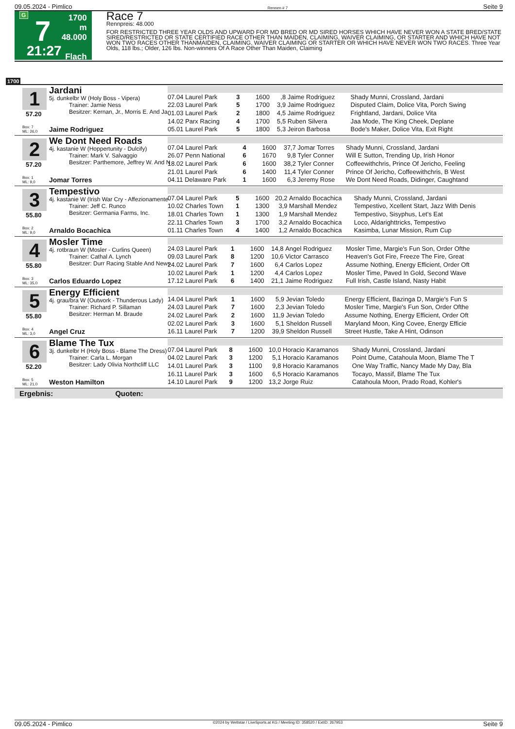09.05.2024 - Pimlico Rennen # 7 Seite 9
G
7
21:27
1700 m
48.000
Flach
Race 7
Rennpreis: 48.000
FOR RESTRICTED THREE YEAR OLDS AND UPWARD FOR MD BRED OR MD SIRED HORSES WHICH HAVE NEVER WON A STATE BRED/STATE SIRED/RESTRICTED OR STATE CERTIFIED RACE OTHER THAN MAIDEN, CLAIMING, WAIVER CLAIMING, OR STARTER AND WHICH HAVE NOT WON TWO RACES OTHER THANMAIDEN, CLAIMING, WAIVER CLAIMING OR STARTER OR WHICH HAVE NEVER WON TWO RACES. Three Year Olds, 118 lbs.; Older, 126 lbs. Non-winners Of A Race Other Than Maiden, Claiming
1700
1
57.20
Jardani
5j. dunkelbr W (Holy Boss - Vipera)
Trainer: Jamie Ness
Besitzer: Kernan, Jr., Morris E. And Ja
Box: 7
ML: 26,0
Jaime Rodriguez
| 07.04 Laurel Park | 3 | 1600 | ,8 | Jaime Rodriguez | Shady Munni, Crossland, Jardani |
| 22.03 Laurel Park | 5 | 1700 | 3,9 | Jaime Rodriguez | Disputed Claim, Dolice Vita, Porch Swing |
| 01.03 Laurel Park | 2 | 1800 | 4,5 | Jaime Rodriguez | Frightland, Jardani, Dolice Vita |
| 14.02 Parx Racing | 4 | 1700 | 5,5 | Ruben Silvera | Jaa Mode, The King Cheek, Deplane |
| 05.01 Laurel Park | 5 | 1800 | 5,3 | Jeiron Barbosa | Bode's Maker, Dolice Vita, Exit Right |
2
57.20
We Dont Need Roads
4j. kastanie W (Hoppertunity - Dulcify)
Trainer: Mark V. Salvaggio
Besitzer: Parthemore, Jeffrey W. And N
Box: 1
ML: 9,0
Jomar Torres
| 07.04 Laurel Park | 4 | 1600 | 37,7 | Jomar Torres | Shady Munni, Crossland, Jardani |
| 26.07 Penn National | 6 | 1670 | 9,8 | Tyler Conner | Will E Sutton, Trending Up, Irish Honor |
| 18.02 Laurel Park | 6 | 1600 | 38,2 | Tyler Conner | Coffeewithchris, Prince Of Jericho, Feeling |
| 21.01 Laurel Park | 6 | 1400 | 11,4 | Tyler Conner | Prince Of Jericho, Coffeewithchris, B West |
| 04.11 Delaware Park | 1 | 1600 | 6,3 | Jeremy Rose | We Dont Need Roads, Didinger, Caughtand |
3
55.80
Tempestivo
4j. kastanie W (Irish War Cry - Affezionamente
Trainer: Jeff C. Runco
Besitzer: Germania Farms, Inc.
Box: 2
ML: 9,0
Arnaldo Bocachica
| 07.04 Laurel Park | 5 | 1600 | 20,2 | Arnaldo Bocachica | Shady Munni, Crossland, Jardani |
| 10.02 Charles Town | 1 | 1300 | 3,9 | Marshall Mendez | Tempestivo, Xcellent Start, Jazz With Denis |
| 18.01 Charles Town | 1 | 1300 | 1,9 | Marshall Mendez | Tempestivo, Sisyphus, Let's Eat |
| 22.11 Charles Town | 3 | 1700 | 3,2 | Arnaldo Bocachica | Loco, Aldarighttricks, Tempestivo |
| 01.11 Charles Town | 4 | 1400 | 1,2 | Arnaldo Bocachica | Kasimba, Lunar Mission, Rum Cup |
4
55.80
Mosler Time
4j. rotbraun W (Mosler - Curlins Queen)
Trainer: Cathal A. Lynch
Besitzer: Durr Racing Stable And News
Box: 3
ML: 35,0
Carlos Eduardo Lopez
| 24.03 Laurel Park | 1 | 1600 | 14,8 | Angel Rodriguez | Mosler Time, Margie's Fun Son, Order Ofthe |
| 09.03 Laurel Park | 8 | 1200 | 10,6 | Victor Carrasco | Heaven's Got Fire, Freeze The Fire, Great |
| 24.02 Laurel Park | 7 | 1600 | 6,4 | Carlos Lopez | Assume Nothing, Energy Efficient, Order Oft |
| 10.02 Laurel Park | 1 | 1200 | 4,4 | Carlos Lopez | Mosler Time, Paved In Gold, Second Wave |
| 17.12 Laurel Park | 6 | 1400 | 21,1 | Jaime Rodriguez | Full Irish, Castle Island, Nasty Habit |
5
55.80
Energy Efficient
4j. grau/bra W (Outwork - Thunderous Lady)
Trainer: Richard P. Sillaman
Besitzer: Herman M. Braude
Box: 4
ML: 3,0
Angel Cruz
| 14.04 Laurel Park | 1 | 1600 | 5,9 | Jevian Toledo | Energy Efficient, Bazinga D, Margie's Fun S |
| 24.03 Laurel Park | 7 | 1600 | 2,3 | Jevian Toledo | Mosler Time, Margie's Fun Son, Order Ofthe |
| 24.02 Laurel Park | 2 | 1600 | 11,9 | Jevian Toledo | Assume Nothing, Energy Efficient, Order Oft |
| 02.02 Laurel Park | 3 | 1600 | 5,1 | Sheldon Russell | Maryland Moon, King Covee, Energy Efficie |
| 16.11 Laurel Park | 7 | 1200 | 39,9 | Sheldon Russell | Street Hustle, Take A Hint, Odinson |
6
52.20
Blame The Tux
3j. dunkelbr H (Holy Boss - Blame The Dress)
Trainer: Carla L. Morgan
Besitzer: Lady Olivia Northcliff LLC
Box: 5
ML: 21,0
Weston Hamilton
| 07.04 Laurel Park | 8 | 1600 | 10,0 | Horacio Karamanos | Shady Munni, Crossland, Jardani |
| 04.02 Laurel Park | 3 | 1200 | 5,1 | Horacio Karamanos | Point Dume, Catahoula Moon, Blame The T |
| 14.01 Laurel Park | 3 | 1100 | 9,8 | Horacio Karamanos | One Way Traffic, Nancy Made My Day, Bla |
| 16.11 Laurel Park | 3 | 1600 | 6,5 | Horacio Karamanos | Tocayo, Massif, Blame The Tux |
| 14.10 Laurel Park | 9 | 1200 | 13,2 | Jorge Ruiz | Catahoula Moon, Prado Road, Kohler's |
Ergebnis: Quoten:
09.05.2024 - Pimlico ©2024 by Wettstar / LiveSports.at KG / Meeting ID: 358520 / ExtID: 267953 Seite 9